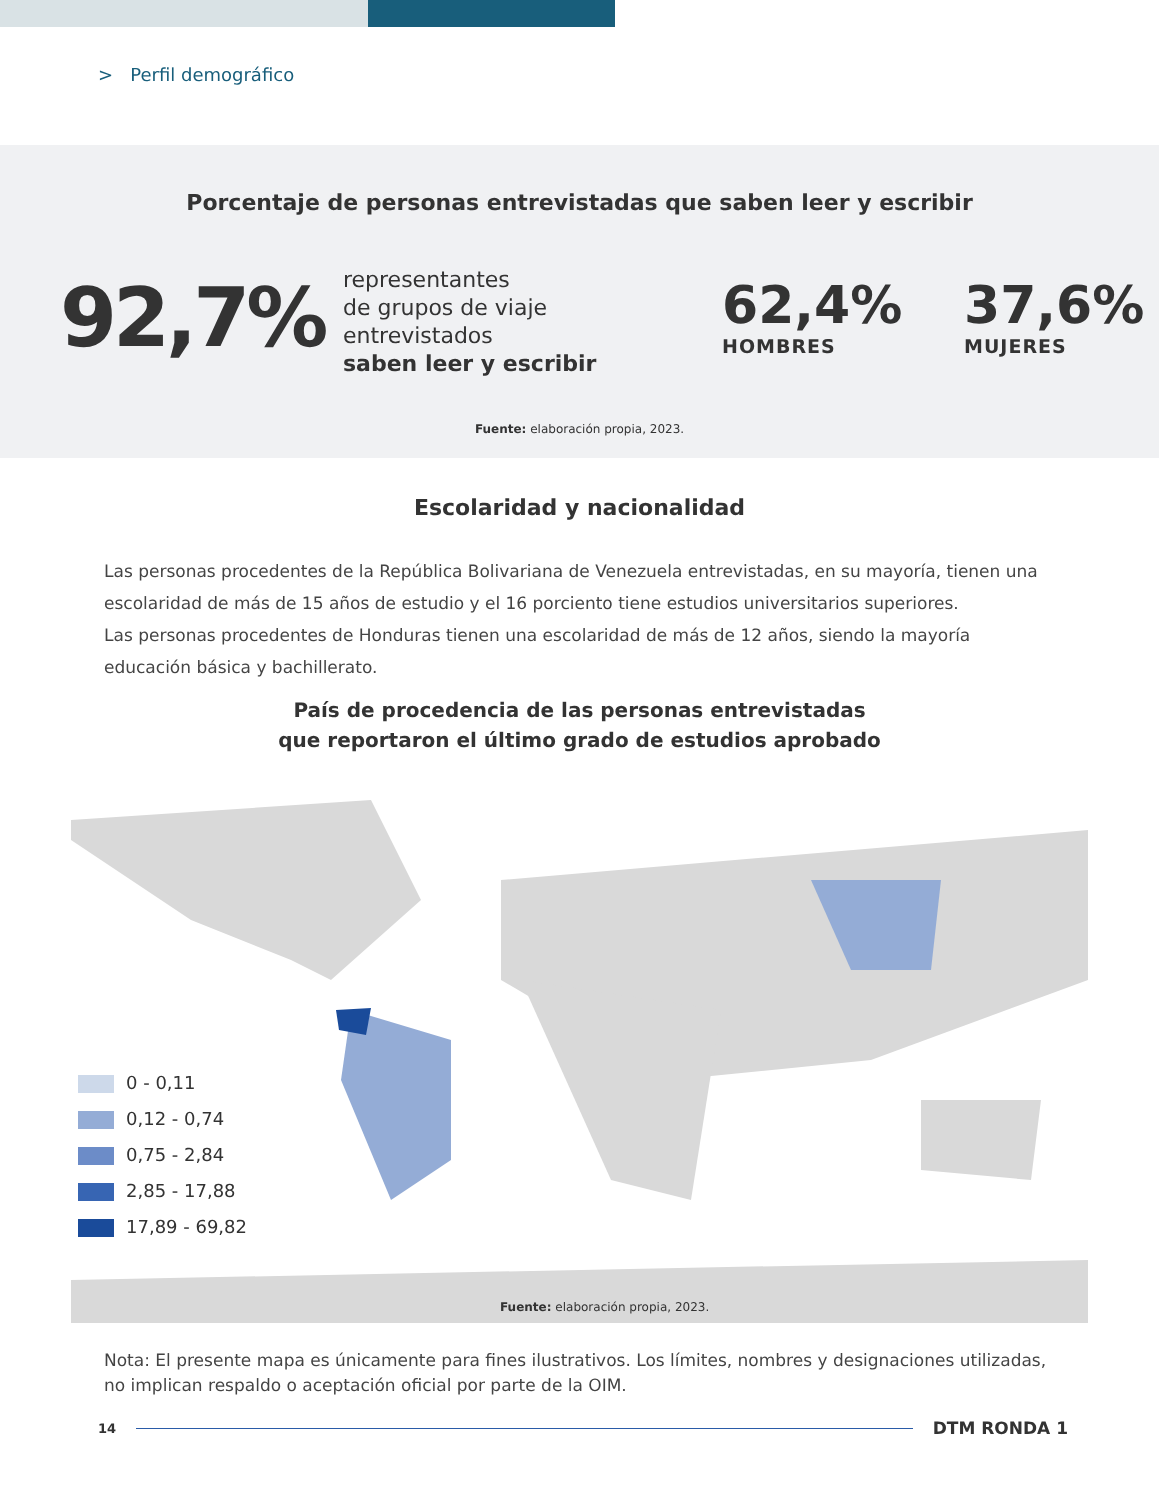> Perfil demográfico
Porcentaje de personas entrevistadas que saben leer y escribir
92,7%
representantes
de grupos de viaje
entrevistados
saben leer y escribir
62,4%
HOMBRES
37,6%
MUJERES
Fuente: elaboración propia, 2023.
Escolaridad y nacionalidad
Las personas procedentes de la República Bolivariana de Venezuela entrevistadas, en su mayoría, tienen una escolaridad de más de 15 años de estudio y el 16 porciento tiene estudios universitarios superiores.
Las personas procedentes de Honduras tienen una escolaridad de más de 12 años, siendo la mayoría educación básica y bachillerato.
País de procedencia de las personas entrevistadas
que reportaron el último grado de estudios aprobado
0 - 0,11
0,12 - 0,74
0,75 - 2,84
2,85 - 17,88
17,89 - 69,82
Fuente: elaboración propia, 2023.
Nota: El presente mapa es únicamente para fines ilustrativos. Los límites, nombres y designaciones utilizadas, no implican respaldo o aceptación oficial por parte de la OIM.
14
DTM RONDA 1